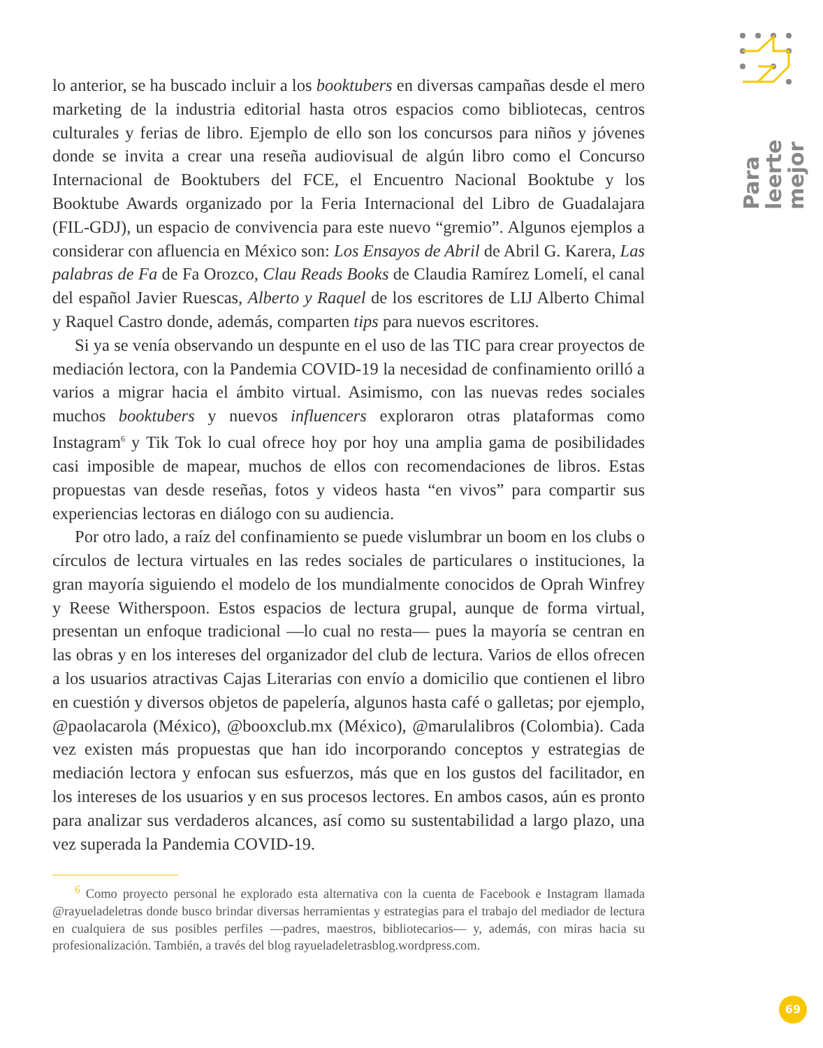Para leerte
mejor
lo anterior, se ha buscado incluir a los booktubers en diversas campañas desde el mero marketing de la industria editorial hasta otros espacios como bibliotecas, centros culturales y ferias de libro. Ejemplo de ello son los concursos para niños y jóvenes donde se invita a crear una reseña audiovisual de algún libro como el Concurso Internacional de Booktubers del FCE, el Encuentro Nacional Booktube y los Booktube Awards organizado por la Feria Internacional del Libro de Guadalajara (FIL-GDJ), un espacio de convivencia para este nuevo “gremio”. Algunos ejemplos a considerar con afluencia en México son: Los Ensayos de Abril de Abril G. Karera, Las palabras de Fa de Fa Orozco, Clau Reads Books de Claudia Ramírez Lomelí, el canal del español Javier Ruescas, Alberto y Raquel de los escritores de LIJ Alberto Chimal y Raquel Castro donde, además, comparten tips para nuevos escritores.
Si ya se venía observando un despunte en el uso de las TIC para crear proyectos de mediación lectora, con la Pandemia COVID-19 la necesidad de confinamiento orilló a varios a migrar hacia el ámbito virtual. Asimismo, con las nuevas redes sociales muchos booktubers y nuevos influencers exploraron otras plataformas como Instagram<sup>6</sup> y Tik Tok lo cual ofrece hoy por hoy una amplia gama de posibilidades casi imposible de mapear, muchos de ellos con recomendaciones de libros. Estas propuestas van desde reseñas, fotos y videos hasta “en vivos” para compartir sus experiencias lectoras en diálogo con su audiencia.
Por otro lado, a raíz del confinamiento se puede vislumbrar un boom en los clubs o círculos de lectura virtuales en las redes sociales de particulares o instituciones, la gran mayoría siguiendo el modelo de los mundialmente conocidos de Oprah Winfrey y Reese Witherspoon. Estos espacios de lectura grupal, aunque de forma virtual, presentan un enfoque tradicional —lo cual no resta— pues la mayoría se centran en las obras y en los intereses del organizador del club de lectura. Varios de ellos ofrecen a los usuarios atractivas Cajas Literarias con envío a domicilio que contienen el libro en cuestión y diversos objetos de papelería, algunos hasta café o galletas; por ejemplo, @paolacarola (México), @booxclub.mx (México), @marulalibros (Colombia). Cada vez existen más propuestas que han ido incorporando conceptos y estrategias de mediación lectora y enfocan sus esfuerzos, más que en los gustos del facilitador, en los intereses de los usuarios y en sus procesos lectores. En ambos casos, aún es pronto para analizar sus verdaderos alcances, así como su sustentabilidad a largo plazo, una vez superada la Pandemia COVID-19.
<sup>6</sup> Como proyecto personal he explorado esta alternativa con la cuenta de Facebook e Instagram llamada @rayueladeletras donde busco brindar diversas herramientas y estrategias para el trabajo del mediador de lectura en cualquiera de sus posibles perfiles —padres, maestros, bibliotecarios— y, además, con miras hacia su profesionalización. También, a través del blog rayueladeletrasblog.wordpress.com.
69